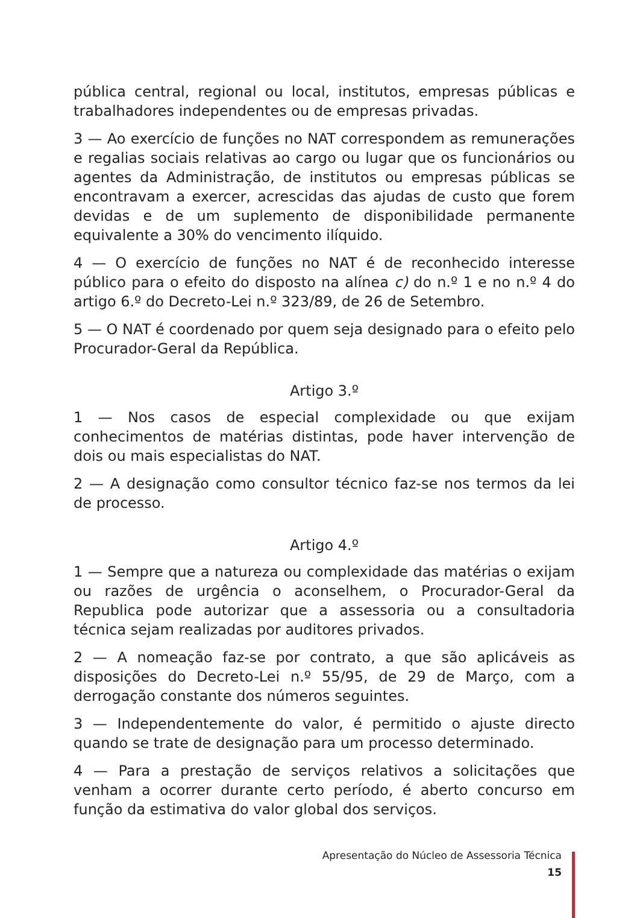pública central, regional ou local, institutos, empresas públicas e trabalhadores independentes ou de empresas privadas.
3 — Ao exercício de funções no NAT correspondem as remunerações e regalias sociais relativas ao cargo ou lugar que os funcionários ou agentes da Administração, de institutos ou empresas públicas se encontravam a exercer, acrescidas das ajudas de custo que forem devidas e de um suplemento de disponibilidade permanente equivalente a 30% do vencimento ilíquido.
4 — O exercício de funções no NAT é de reconhecido interesse público para o efeito do disposto na alínea c) do n.º 1 e no n.º 4 do artigo 6.º do Decreto-Lei n.º 323/89, de 26 de Setembro.
5 — O NAT é coordenado por quem seja designado para o efeito pelo Procurador-Geral da República.
Artigo 3.º
1 — Nos casos de especial complexidade ou que exijam conhecimentos de matérias distintas, pode haver intervenção de dois ou mais especialistas do NAT.
2 — A designação como consultor técnico faz-se nos termos da lei de processo.
Artigo 4.º
1 — Sempre que a natureza ou complexidade das matérias o exijam ou razões de urgência o aconselhem, o Procurador-Geral da Republica pode autorizar que a assessoria ou a consultadoria técnica sejam realizadas por auditores privados.
2 — A nomeação faz-se por contrato, a que são aplicáveis as disposições do Decreto-Lei n.º 55/95, de 29 de Março, com a derrogação constante dos números seguintes.
3 — Independentemente do valor, é permitido o ajuste directo quando se trate de designação para um processo determinado.
4 — Para a prestação de serviços relativos a solicitações que venham a ocorrer durante certo período, é aberto concurso em função da estimativa do valor global dos serviços.
Apresentação do Núcleo de Assessoria Técnica
15